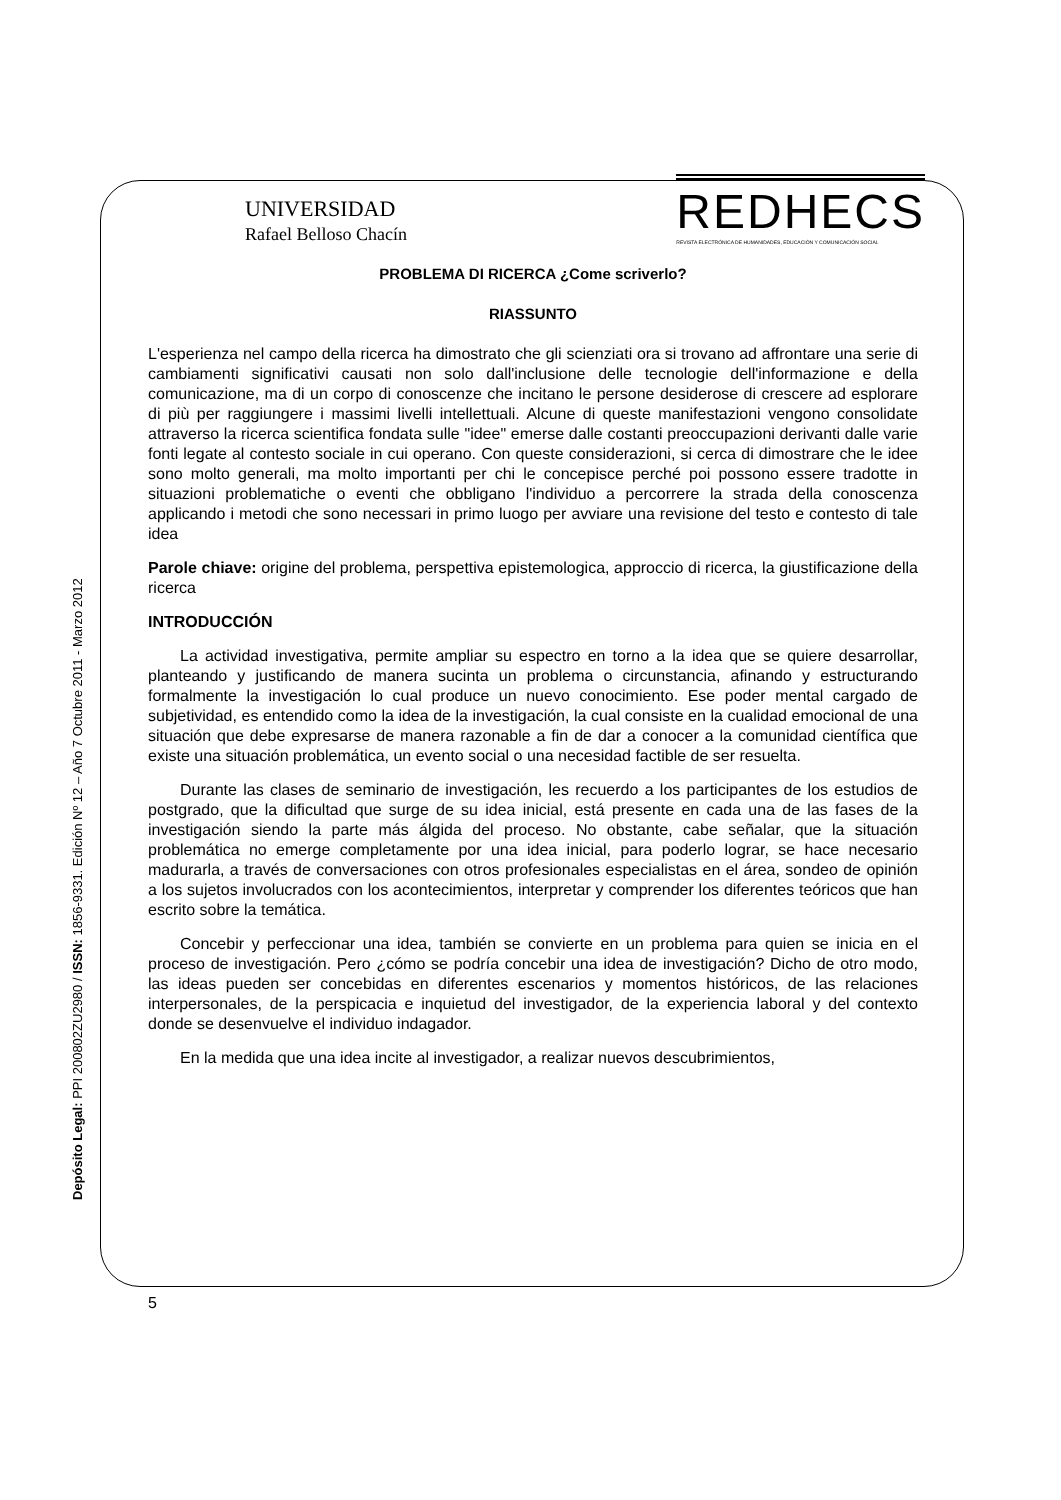UNIVERSIDAD
Rafael Belloso Chacín
REDHECS
REVISTA ELECTRÓNICA DE HUMANIDADES, EDUCACIÓN Y COMUNICACIÓN SOCIAL
Depósito Legal: PPI 200802ZU2980 / ISSN: 1856-9331. Edición Nº 12 – Año 7 Octubre 2011 - Marzo 2012
PROBLEMA DI RICERCA ¿Come scriverlo?
RIASSUNTO
L'esperienza nel campo della ricerca ha dimostrato che gli scienziati ora si trovano ad affrontare una serie di cambiamenti significativi causati non solo dall'inclusione delle tecnologie dell'informazione e della comunicazione, ma di un corpo di conoscenze che incitano le persone desiderose di crescere ad esplorare di più per raggiungere i massimi livelli intellettuali. Alcune di queste manifestazioni vengono consolidate attraverso la ricerca scientifica fondata sulle "idee" emerse dalle costanti preoccupazioni derivanti dalle varie fonti legate al contesto sociale in cui operano. Con queste considerazioni, si cerca di dimostrare che le idee sono molto generali, ma molto importanti per chi le concepisce perché poi possono essere tradotte in situazioni problematiche o eventi che obbligano l'individuo a percorrere la strada della conoscenza applicando i metodi che sono necessari in primo luogo per avviare una revisione del testo e contesto di tale idea
Parole chiave: origine del problema, perspettiva epistemologica, approccio di ricerca, la giustificazione della ricerca
INTRODUCCIÓN
La actividad investigativa, permite ampliar su espectro en torno a la idea que se quiere desarrollar, planteando y justificando de manera sucinta un problema o circunstancia, afinando y estructurando formalmente la investigación lo cual produce un nuevo conocimiento. Ese poder mental cargado de subjetividad, es entendido como la idea de la investigación, la cual consiste en la cualidad emocional de una situación que debe expresarse de manera razonable a fin de dar a conocer a la comunidad científica que existe una situación problemática, un evento social o una necesidad factible de ser resuelta.
Durante las clases de seminario de investigación, les recuerdo a los participantes de los estudios de postgrado, que la dificultad que surge de su idea inicial, está presente en cada una de las fases de la investigación siendo la parte más álgida del proceso. No obstante, cabe señalar, que la situación problemática no emerge completamente por una idea inicial, para poderlo lograr, se hace necesario madurarla, a través de conversaciones con otros profesionales especialistas en el área, sondeo de opinión a los sujetos involucrados con los acontecimientos, interpretar y comprender los diferentes teóricos que han escrito sobre la temática.
Concebir y perfeccionar una idea, también se convierte en un problema para quien se inicia en el proceso de investigación. Pero ¿cómo se podría concebir una idea de investigación? Dicho de otro modo, las ideas pueden ser concebidas en diferentes escenarios y momentos históricos, de las relaciones interpersonales, de la perspicacia e inquietud del investigador, de la experiencia laboral y del contexto donde se desenvuelve el individuo indagador.
En la medida que una idea incite al investigador, a realizar nuevos descubrimientos,
5